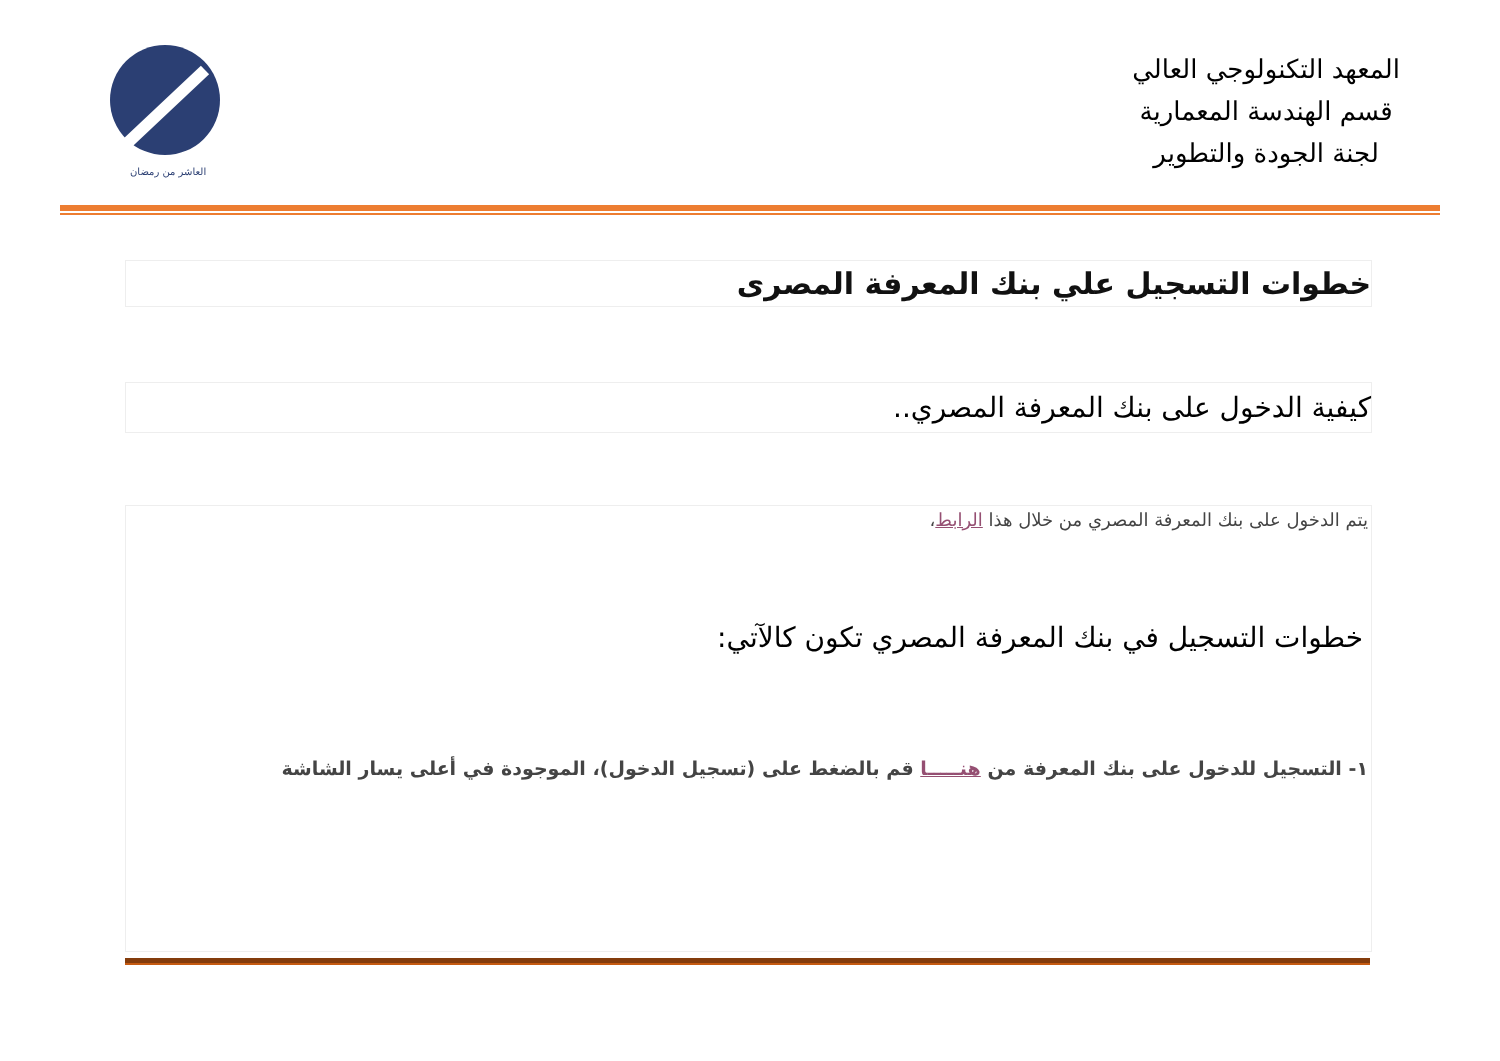العاشر من رمضان
المعهد التكنولوجي العالي
قسم الهندسة المعمارية
لجنة الجودة والتطوير
خطوات التسجيل علي بنك المعرفة المصرى
كيفية الدخول على بنك المعرفة المصري..
يتم الدخول على بنك المعرفة المصري من خلال هذا الرابط،
خطوات التسجيل في بنك المعرفة المصري تكون كالآتي:
١- التسجيل للدخول على بنك المعرفة من هنـــــا قم بالضغط على (تسجيل الدخول)، الموجودة في أعلى يسار الشاشة